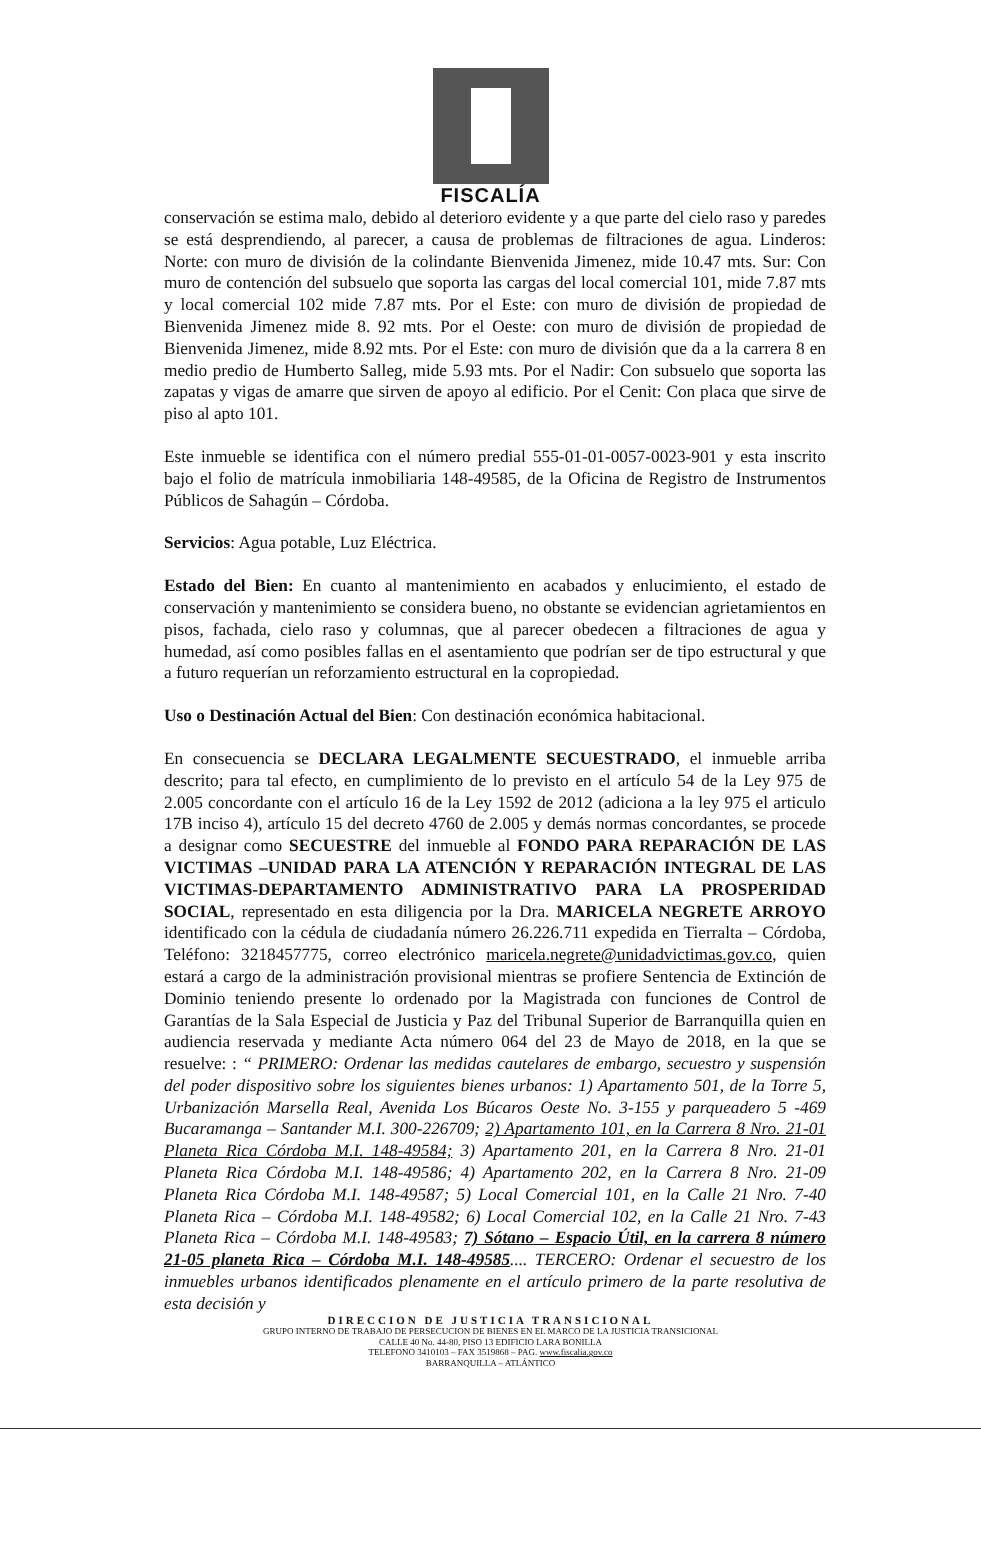FISCALÍA
conservación se estima malo, debido al deterioro evidente y a que parte del cielo raso y paredes se está desprendiendo, al parecer, a causa de problemas de filtraciones de agua. Linderos: Norte: con muro de división de la colindante Bienvenida Jimenez, mide 10.47 mts. Sur: Con muro de contención del subsuelo que soporta las cargas del local comercial 101, mide 7.87 mts y local comercial 102 mide 7.87 mts. Por el Este: con muro de división de propiedad de Bienvenida Jimenez mide 8. 92 mts. Por el Oeste: con muro de división de propiedad de Bienvenida Jimenez, mide 8.92 mts. Por el Este: con muro de división que da a la carrera 8 en medio predio de Humberto Salleg, mide 5.93 mts. Por el Nadir: Con subsuelo que soporta las zapatas y vigas de amarre que sirven de apoyo al edificio. Por el Cenit: Con placa que sirve de piso al apto 101.
Este inmueble se identifica con el número predial 555-01-01-0057-0023-901 y esta inscrito bajo el folio de matrícula inmobiliaria 148-49585, de la Oficina de Registro de Instrumentos Públicos de Sahagún – Córdoba.
Servicios: Agua potable, Luz Eléctrica.
Estado del Bien: En cuanto al mantenimiento en acabados y enlucimiento, el estado de conservación y mantenimiento se considera bueno, no obstante se evidencian agrietamientos en pisos, fachada, cielo raso y columnas, que al parecer obedecen a filtraciones de agua y humedad, así como posibles fallas en el asentamiento que podrían ser de tipo estructural y que a futuro requerían un reforzamiento estructural en la copropiedad.
Uso o Destinación Actual del Bien: Con destinación económica habitacional.
En consecuencia se DECLARA LEGALMENTE SECUESTRADO, el inmueble arriba descrito; para tal efecto, en cumplimiento de lo previsto en el artículo 54 de la Ley 975 de 2.005 concordante con el artículo 16 de la Ley 1592 de 2012 (adiciona a la ley 975 el articulo 17B inciso 4), artículo 15 del decreto 4760 de 2.005 y demás normas concordantes, se procede a designar como SECUESTRE del inmueble al FONDO PARA REPARACIÓN DE LAS VICTIMAS –UNIDAD PARA LA ATENCIÓN Y REPARACIÓN INTEGRAL DE LAS VICTIMAS-DEPARTAMENTO ADMINISTRATIVO PARA LA PROSPERIDAD SOCIAL, representado en esta diligencia por la Dra. MARICELA NEGRETE ARROYO identificado con la cédula de ciudadanía número 26.226.711 expedida en Tierralta – Córdoba, Teléfono: 3218457775, correo electrónico maricela.negrete@unidadvictimas.gov.co, quien estará a cargo de la administración provisional mientras se profiere Sentencia de Extinción de Dominio teniendo presente lo ordenado por la Magistrada con funciones de Control de Garantías de la Sala Especial de Justicia y Paz del Tribunal Superior de Barranquilla quien en audiencia reservada y mediante Acta número 064 del 23 de Mayo de 2018, en la que se resuelve: : “ PRIMERO: Ordenar las medidas cautelares de embargo, secuestro y suspensión del poder dispositivo sobre los siguientes bienes urbanos: 1) Apartamento 501, de la Torre 5, Urbanización Marsella Real, Avenida Los Búcaros Oeste No. 3-155 y parqueadero 5 -469 Bucaramanga – Santander M.I. 300-226709; 2) Apartamento 101, en la Carrera 8 Nro. 21-01 Planeta Rica Córdoba M.I. 148-49584; 3) Apartamento 201, en la Carrera 8 Nro. 21-01 Planeta Rica Córdoba M.I. 148-49586; 4) Apartamento 202, en la Carrera 8 Nro. 21-09 Planeta Rica Córdoba M.I. 148-49587; 5) Local Comercial 101, en la Calle 21 Nro. 7-40 Planeta Rica – Córdoba M.I. 148-49582; 6) Local Comercial 102, en la Calle 21 Nro. 7-43 Planeta Rica – Córdoba M.I. 148-49583; 7) Sótano – Espacio Útil, en la carrera 8 número 21-05 planeta Rica – Córdoba M.I. 148-49585.... TERCERO: Ordenar el secuestro de los inmuebles urbanos identificados plenamente en el artículo primero de la parte resolutiva de esta decisión y
DIRECCION DE JUSTICIA TRANSICIONAL
GRUPO INTERNO DE TRABAJO DE PERSECUCION DE BIENES EN EL MARCO DE LA JUSTICIA TRANSICIONAL
CALLE 40 No. 44-80, PISO 13 EDIFICIO LARA BONILLA
TELEFONO 3410103 – FAX 3519868 – PAG. www.fiscalia.gov.co
BARRANQUILLA – ATLÁNTICO